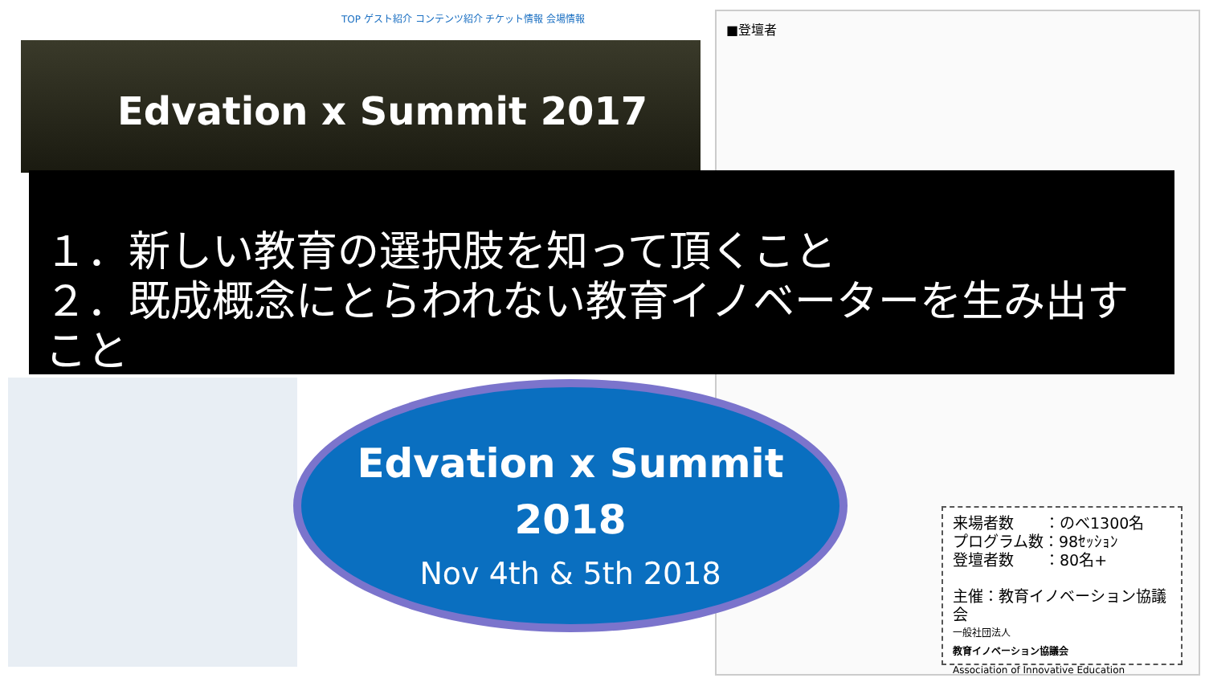TOP ゲスト紹介 コンテンツ紹介 チケット情報 会場情報
Edvation x Summit 2017
■登壇者
１．新しい教育の選択肢を知って頂くこと
２．既成概念にとらわれない教育イノベーターを生み出すこと
Edvation x Summit
2018
Nov 4th & 5th 2018
来場者数　　：のべ1300名
プログラム数：98ｾｯｼｮﾝ
登壇者数　　：80名+
主催：教育イノベーション協議会
一般社団法人
教育イノベーション協議会
Association of Innovative Education